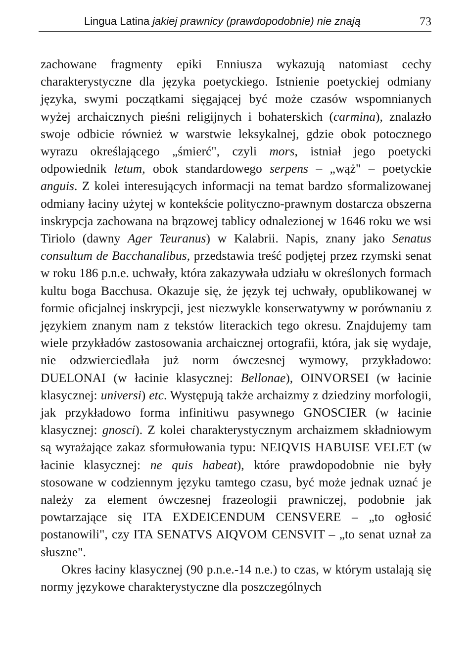Lingua Latina jakiej prawnicy (prawdopodobnie) nie znają 73
zachowane fragmenty epiki Enniusza wykazują natomiast cechy charakterystyczne dla języka poetyckiego. Istnienie poetyckiej odmiany języka, swymi początkami sięgającej być może czasów wspomnianych wyżej archaicznych pieśni religijnych i bohaterskich (carmina), znalazło swoje odbicie również w warstwie leksykalnej, gdzie obok potocznego wyrazu określającego „śmierć", czyli mors, istniał jego poetycki odpowiednik letum, obok standardowego serpens – „wąż" – poetyckie anguis. Z kolei interesujących informacji na temat bardzo sformalizowanej odmiany łaciny użytej w kontekście polityczno-prawnym dostarcza obszerna inskrypcja zachowana na brązowej tablicy odnalezionej w 1646 roku we wsi Tiriolo (dawny Ager Teuranus) w Kalabrii. Napis, znany jako Senatus consultum de Bacchanalibus, przedstawia treść podjętej przez rzymski senat w roku 186 p.n.e. uchwały, która zakazywała udziału w określonych formach kultu boga Bacchusa. Okazuje się, że język tej uchwały, opublikowanej w formie oficjalnej inskrypcji, jest niezwykle konserwatywny w porównaniu z językiem znanym nam z tekstów literackich tego okresu. Znajdujemy tam wiele przykładów zastosowania archaicznej ortografii, która, jak się wydaje, nie odzwierciedlała już norm ówczesnej wymowy, przykładowo: DUELONAI (w łacinie klasycznej: Bellonae), OINVORSEI (w łacinie klasycznej: universi) etc. Występują także archaizmy z dziedziny morfologii, jak przykładowo forma infinitiwu pasywnego GNOSCIER (w łacinie klasycznej: gnosci). Z kolei charakterystycznym archaizmem składniowym są wyrażające zakaz sformułowania typu: NEIQVIS HABUISE VELET (w łacinie klasycznej: ne quis habeat), które prawdopodobnie nie były stosowane w codziennym języku tamtego czasu, być może jednak uznać je należy za element ówczesnej frazeologii prawniczej, podobnie jak powtarzające się ITA EXDEICENDUM CENSVERE – „to ogłosić postanowili", czy ITA SENATVS AIQVOM CENSVIT – „to senat uznał za słuszne".
Okres łaciny klasycznej (90 p.n.e.-14 n.e.) to czas, w którym ustalają się normy językowe charakterystyczne dla poszczególnych